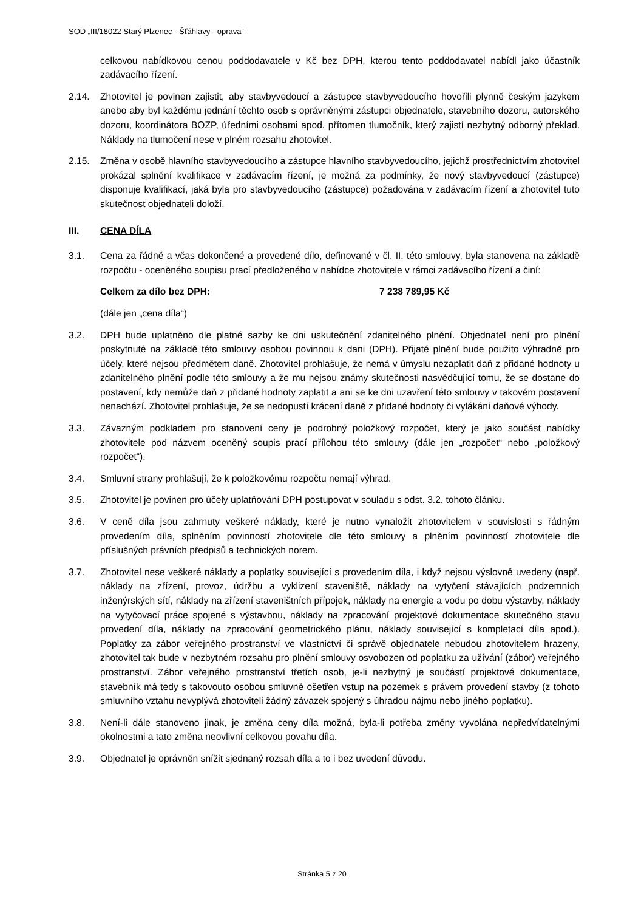SOD „III/18022 Starý Plzenec - Šťáhlavy - oprava“
celkovou nabídkovou cenou poddodavatele v Kč bez DPH, kterou tento poddodavatel nabídl jako účastník zadávacího řízení.
2.14. Zhotovitel je povinen zajistit, aby stavbyvedoucí a zástupce stavbyvedoucího hovořili plynně českým jazykem anebo aby byl každému jednání těchto osob s oprávněnými zástupci objednatele, stavebního dozoru, autorského dozoru, koordinátora BOZP, úředními osobami apod. přítomen tlumočník, který zajistí nezbytný odborný překlad. Náklady na tlumočení nese v plném rozsahu zhotovitel.
2.15. Změna v osobě hlavního stavbyvedoucího a zástupce hlavního stavbyvedoucího, jejichž prostřednictvím zhotovitel prokázal splnění kvalifikace v zadávacím řízení, je možná za podmínky, že nový stavbyvedoucí (zástupce) disponuje kvalifikací, jaká byla pro stavbyvedoucího (zástupce) požadována v zadávacím řízení a zhotovitel tuto skutečnost objednateli doloží.
III. CENA DÍLA
3.1. Cena za řádně a včas dokončené a provedené dílo, definované v čl. II. této smlouvy, byla stanovena na základě rozpočtu - oceněného soupisu prací předloženého v nabídce zhotovitele v rámci zadávacího řízení a činí:
Celkem za dílo bez DPH: 7 238 789,95 Kč
(dále jen „cena díla“)
3.2. DPH bude uplatněno dle platné sazby ke dni uskutečnění zdanitelného plnění. Objednatel není pro plnění poskytnuté na základě této smlouvy osobou povinnou k dani (DPH). Přijaté plnění bude použito výhradně pro účely, které nejsou předmětem daně. Zhotovitel prohlašuje, že nemá v úmyslu nezaplatit daň z přidané hodnoty u zdanitelného plnění podle této smlouvy a že mu nejsou známy skutečnosti nasvědčující tomu, že se dostane do postavení, kdy nemůže daň z přidané hodnoty zaplatit a ani se ke dni uzavření této smlouvy v takovém postavení nenachází. Zhotovitel prohlašuje, že se nedopustí krácení daně z přidané hodnoty či vylákání daňové výhody.
3.3. Závazným podkladem pro stanovení ceny je podrobný položkový rozpočet, který je jako součást nabídky zhotovitele pod názvem oceněný soupis prací přílohou této smlouvy (dále jen „rozpočet“ nebo „položkový rozpočet“).
3.4. Smluvní strany prohlašují, že k položkovému rozpočtu nemají výhrad.
3.5. Zhotovitel je povinen pro účely uplatňování DPH postupovat v souladu s odst. 3.2. tohoto článku.
3.6. V ceně díla jsou zahrnuty veškeré náklady, které je nutno vynaložit zhotovitelem v souvislosti s řádným provedením díla, splněním povinností zhotovitele dle této smlouvy a plněním povinností zhotovitele dle příslušných právních předpisů a technických norem.
3.7. Zhotovitel nese veškeré náklady a poplatky související s provedením díla, i když nejsou výslovně uvedeny (např. náklady na zřízení, provoz, údržbu a vyklizení staveniště, náklady na vytyčení stávajících podzemních inženýrských sítí, náklady na zřízení staveništních přípojek, náklady na energie a vodu po dobu výstavby, náklady na vytyčovací práce spojené s výstavbou, náklady na zpracování projektové dokumentace skutečného stavu provedení díla, náklady na zpracování geometrického plánu, náklady související s kompletací díla apod.). Poplatky za zábor veřejného prostranství ve vlastnictví či správě objednatele nebudou zhotovitelem hrazeny, zhotovitel tak bude v nezbytném rozsahu pro plnění smlouvy osvobozen od poplatku za užívání (zábor) veřejného prostranství. Zábor veřejného prostranství třetích osob, je-li nezbytný je součástí projektové dokumentace, stavebník má tedy s takovouto osobou smluvně ošetřen vstup na pozemek s právem provedení stavby (z tohoto smluvního vztahu nevyplývá zhotoviteli žádný závazek spojený s úhradou nájmu nebo jiného poplatku).
3.8. Není-li dále stanoveno jinak, je změna ceny díla možná, byla-li potřeba změny vyvolána nepředvídatelnými okolnostmi a tato změna neovlivní celkovou povahu díla.
3.9. Objednatel je oprávněn snížit sjednaný rozsah díla a to i bez uvedení důvodu.
Stránka 5 z 20